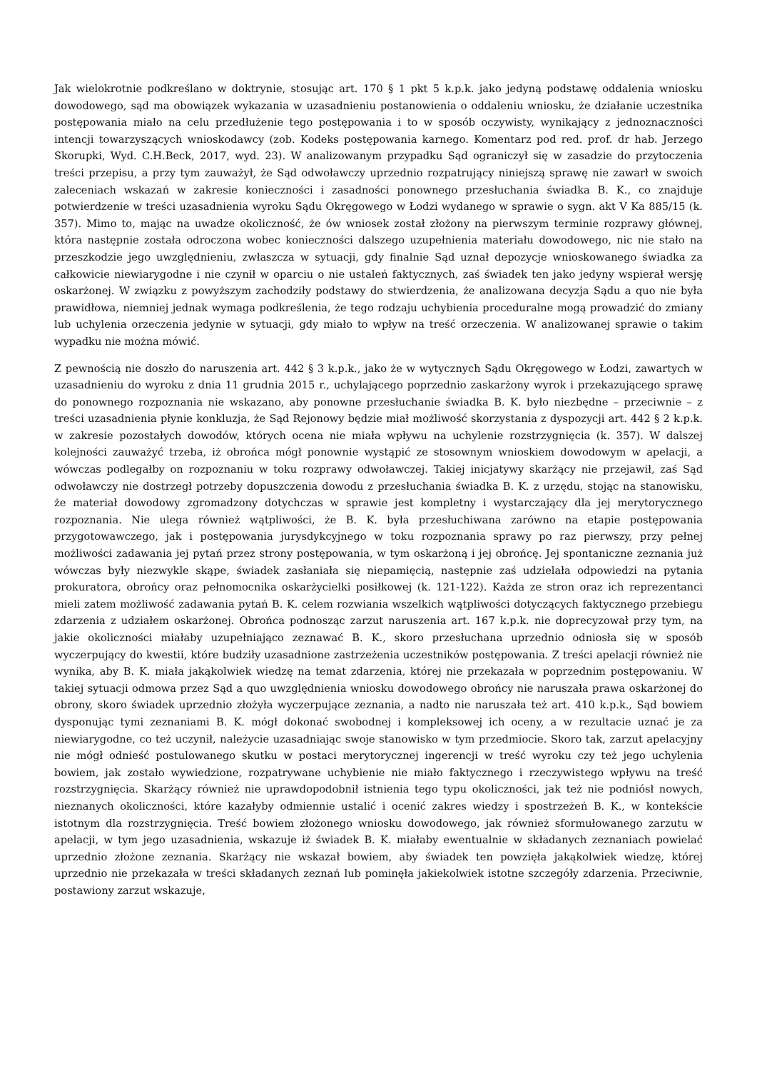Jak wielokrotnie podkreślano w doktrynie, stosując art. 170 § 1 pkt 5 k.p.k. jako jedyną podstawę oddalenia wniosku dowodowego, sąd ma obowiązek wykazania w uzasadnieniu postanowienia o oddaleniu wniosku, że działanie uczestnika postępowania miało na celu przedłużenie tego postępowania i to w sposób oczywisty, wynikający z jednoznaczności intencji towarzyszących wnioskodawcy (zob. Kodeks postępowania karnego. Komentarz pod red. prof. dr hab. Jerzego Skorupki, Wyd. C.H.Beck, 2017, wyd. 23). W analizowanym przypadku Sąd ograniczył się w zasadzie do przytoczenia treści przepisu, a przy tym zauważył, że Sąd odwoławczy uprzednio rozpatrujący niniejszą sprawę nie zawarł w swoich zaleceniach wskazań w zakresie konieczności i zasadności ponownego przesłuchania świadka B. K., co znajduje potwierdzenie w treści uzasadnienia wyroku Sądu Okręgowego w Łodzi wydanego w sprawie o sygn. akt V Ka 885/15 (k. 357). Mimo to, mając na uwadze okoliczność, że ów wniosek został złożony na pierwszym terminie rozprawy głównej, która następnie została odroczona wobec konieczności dalszego uzupełnienia materiału dowodowego, nic nie stało na przeszkodzie jego uwzględnieniu, zwłaszcza w sytuacji, gdy finalnie Sąd uznał depozycje wnioskowanego świadka za całkowicie niewiarygodne i nie czynił w oparciu o nie ustaleń faktycznych, zaś świadek ten jako jedyny wspierał wersję oskarżonej. W związku z powyższym zachodziły podstawy do stwierdzenia, że analizowana decyzja Sądu a quo nie była prawidłowa, niemniej jednak wymaga podkreślenia, że tego rodzaju uchybienia proceduralne mogą prowadzić do zmiany lub uchylenia orzeczenia jedynie w sytuacji, gdy miało to wpływ na treść orzeczenia. W analizowanej sprawie o takim wypadku nie można mówić.
Z pewnością nie doszło do naruszenia art. 442 § 3 k.p.k., jako że w wytycznych Sądu Okręgowego w Łodzi, zawartych w uzasadnieniu do wyroku z dnia 11 grudnia 2015 r., uchylającego poprzednio zaskarżony wyrok i przekazującego sprawę do ponownego rozpoznania nie wskazano, aby ponowne przesłuchanie świadka B. K. było niezbędne – przeciwnie – z treści uzasadnienia płynie konkluzja, że Sąd Rejonowy będzie miał możliwość skorzystania z dyspozycji art. 442 § 2 k.p.k. w zakresie pozostałych dowodów, których ocena nie miała wpływu na uchylenie rozstrzygnięcia (k. 357). W dalszej kolejności zauważyć trzeba, iż obrońca mógł ponownie wystąpić ze stosownym wnioskiem dowodowym w apelacji, a wówczas podlegałby on rozpoznaniu w toku rozprawy odwoławczej. Takiej inicjatywy skarżący nie przejawił, zaś Sąd odwoławczy nie dostrzegł potrzeby dopuszczenia dowodu z przesłuchania świadka B. K. z urzędu, stojąc na stanowisku, że materiał dowodowy zgromadzony dotychczas w sprawie jest kompletny i wystarczający dla jej merytorycznego rozpoznania. Nie ulega również wątpliwości, że B. K. była przesłuchiwana zarówno na etapie postępowania przygotowawczego, jak i postępowania jurysdykcyjnego w toku rozpoznania sprawy po raz pierwszy, przy pełnej możliwości zadawania jej pytań przez strony postępowania, w tym oskarżoną i jej obrońcę. Jej spontaniczne zeznania już wówczas były niezwykle skąpe, świadek zasłaniała się niepamięcią, następnie zaś udzielała odpowiedzi na pytania prokuratora, obrońcy oraz pełnomocnika oskarżycielki posiłkowej (k. 121-122). Każda ze stron oraz ich reprezentanci mieli zatem możliwość zadawania pytań B. K. celem rozwiania wszelkich wątpliwości dotyczących faktycznego przebiegu zdarzenia z udziałem oskarżonej. Obrońca podnosząc zarzut naruszenia art. 167 k.p.k. nie doprecyzował przy tym, na jakie okoliczności miałaby uzupełniająco zeznawać B. K., skoro przesłuchana uprzednio odniosła się w sposób wyczerpujący do kwestii, które budziły uzasadnione zastrzeżenia uczestników postępowania. Z treści apelacji również nie wynika, aby B. K. miała jakąkolwiek wiedzę na temat zdarzenia, której nie przekazała w poprzednim postępowaniu. W takiej sytuacji odmowa przez Sąd a quo uwzględnienia wniosku dowodowego obrońcy nie naruszała prawa oskarżonej do obrony, skoro świadek uprzednio złożyła wyczerpujące zeznania, a nadto nie naruszała też art. 410 k.p.k., Sąd bowiem dysponując tymi zeznaniami B. K. mógł dokonać swobodnej i kompleksowej ich oceny, a w rezultacie uznać je za niewiarygodne, co też uczynił, należycie uzasadniając swoje stanowisko w tym przedmiocie. Skoro tak, zarzut apelacyjny nie mógł odnieść postulowanego skutku w postaci merytorycznej ingerencji w treść wyroku czy też jego uchylenia bowiem, jak zostało wywiedzione, rozpatrywane uchybienie nie miało faktycznego i rzeczywistego wpływu na treść rozstrzygnięcia. Skarżący również nie uprawdopodobnił istnienia tego typu okoliczności, jak też nie podniósł nowych, nieznanych okoliczności, które kazałyby odmiennie ustalić i ocenić zakres wiedzy i spostrzeżeń B. K., w kontekście istotnym dla rozstrzygnięcia. Treść bowiem złożonego wniosku dowodowego, jak również sformułowanego zarzutu w apelacji, w tym jego uzasadnienia, wskazuje iż świadek B. K. miałaby ewentualnie w składanych zeznaniach powielać uprzednio złożone zeznania. Skarżący nie wskazał bowiem, aby świadek ten powzięła jakąkolwiek wiedzę, której uprzednio nie przekazała w treści składanych zeznań lub pominęła jakiekolwiek istotne szczegóły zdarzenia. Przeciwnie, postawiony zarzut wskazuje,